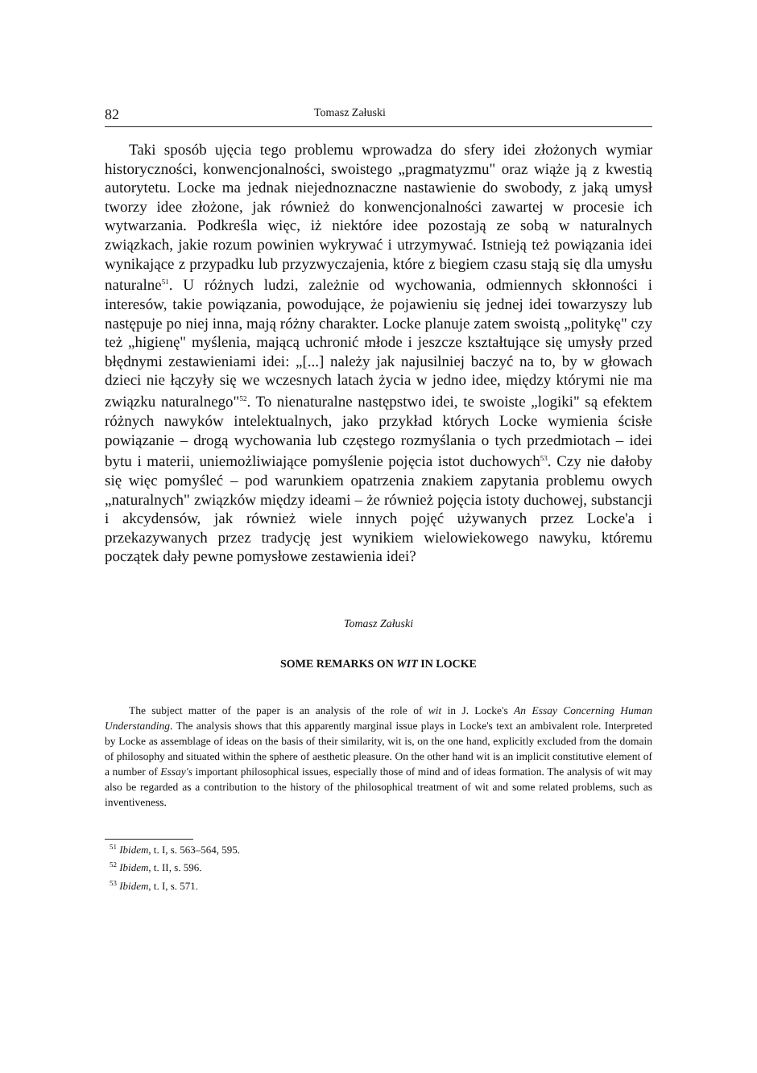82 Tomasz Załuski
Taki sposób ujęcia tego problemu wprowadza do sfery idei złożonych wymiar historyczności, konwencjonalności, swoistego „pragmatyzmu" oraz wiąże ją z kwestią autorytetu. Locke ma jednak niejednoznaczne nastawienie do swobody, z jaką umysł tworzy idee złożone, jak również do konwencjonalności zawartej w procesie ich wytwarzania. Podkreśla więc, iż niektóre idee pozostają ze sobą w naturalnych związkach, jakie rozum powinien wykrywać i utrzymywać. Istnieją też powiązania idei wynikające z przypadku lub przyzwyczajenia, które z biegiem czasu stają się dla umysłu naturalne<sup>51</sup>. U różnych ludzi, zależnie od wychowania, odmiennych skłonności i interesów, takie powiązania, powodujące, że pojawieniu się jednej idei towarzyszy lub następuje po niej inna, mają różny charakter. Locke planuje zatem swoistą „politykę" czy też „higienę" myślenia, mającą uchronić młode i jeszcze kształtujące się umysły przed błędnymi zestawieniami idei: „[...] należy jak najusilniej baczyć na to, by w głowach dzieci nie łączyły się we wczesnych latach życia w jedno idee, między którymi nie ma związku naturalnego"<sup>52</sup>. To nienaturalne następstwo idei, te swoiste „logiki" są efektem różnych nawyków intelektualnych, jako przykład których Locke wymienia ścisłe powiązanie – drogą wychowania lub częstego rozmyślania o tych przedmiotach – idei bytu i materii, uniemożliwiające pomyślenie pojęcia istot duchowych<sup>53</sup>. Czy nie dałoby się więc pomyśleć – pod warunkiem opatrzenia znakiem zapytania problemu owych „naturalnych" związków między ideami – że również pojęcia istoty duchowej, substancji i akcydensów, jak również wiele innych pojęć używanych przez Locke'a i przekazywanych przez tradycję jest wynikiem wielowiekowego nawyku, któremu początek dały pewne pomysłowe zestawienia idei?
Tomasz Załuski
SOME REMARKS ON WIT IN LOCKE
The subject matter of the paper is an analysis of the role of wit in J. Locke's An Essay Concerning Human Understanding. The analysis shows that this apparently marginal issue plays in Locke's text an ambivalent role. Interpreted by Locke as assemblage of ideas on the basis of their similarity, wit is, on the one hand, explicitly excluded from the domain of philosophy and situated within the sphere of aesthetic pleasure. On the other hand wit is an implicit constitutive element of a number of Essay's important philosophical issues, especially those of mind and of ideas formation. The analysis of wit may also be regarded as a contribution to the history of the philosophical treatment of wit and some related problems, such as inventiveness.
<sup>51</sup> Ibidem, t. I, s. 563–564, 595.
<sup>52</sup> Ibidem, t. II, s. 596.
<sup>53</sup> Ibidem, t. I, s. 571.